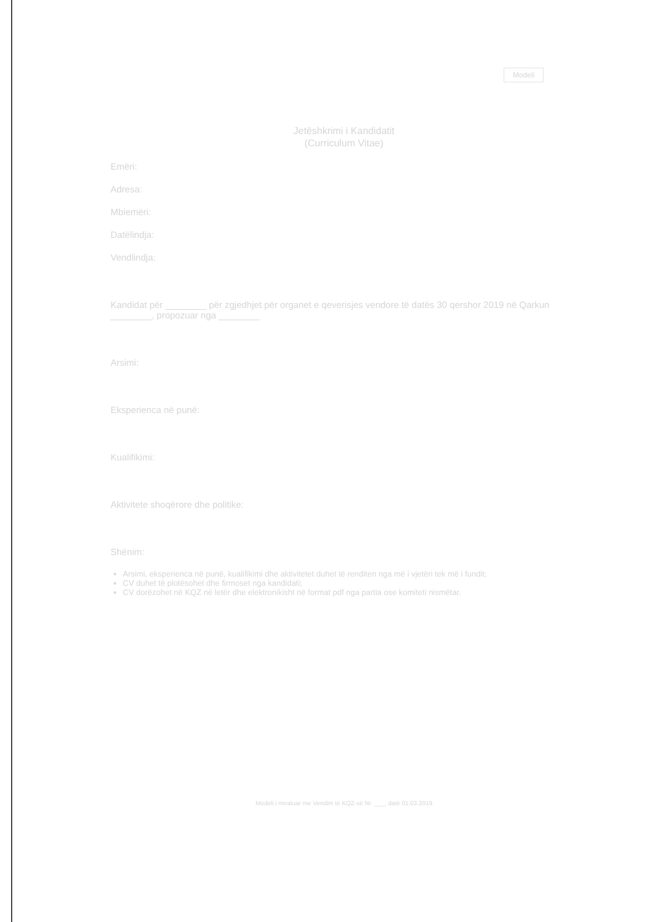Modeli
Jetëshkrimi i Kandidatit
(Curriculum Vitae)
Emëri:
Adresa:
Mbiemëri:
Datëlindja:
Vendlindja:
Kandidat për ________ për zgjedhjet për organet e qeverisjes vendore të datës 30 qershor 2019 në Qarkun ________, propozuar nga ________
Arsimi:
Eksperienca në punë:
Kualifikimi:
Aktivitete shoqërore dhe politike:
Shënim:
Arsimi, eksperienca në punë, kualifikimi dhe aktivitetet duhet të renditen nga më i vjetëri tek më i fundit;
CV duhet të plotësohet dhe firmoset nga kandidati;
CV dorëzohet në KQZ në letër dhe elektronikisht në format pdf nga partia ose komiteti nismëtar.
Modeli i miratuar me Vendim të KQZ-së Nr. ___, datë 01.03.2019